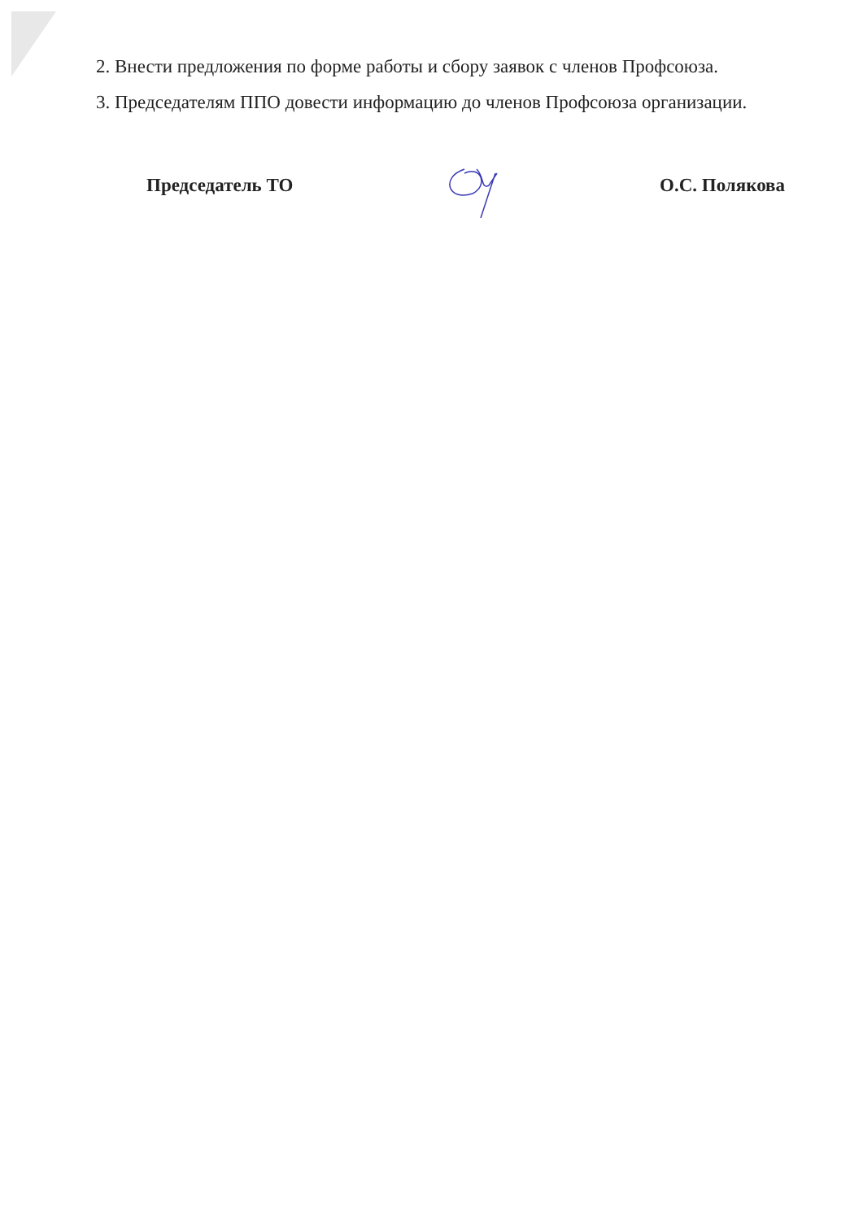2. Внести предложения по форме работы и сбору заявок с членов Профсоюза.
3. Председателям ППО довести информацию до членов Профсоюза организации.
Председатель ТО О.С. Полякова